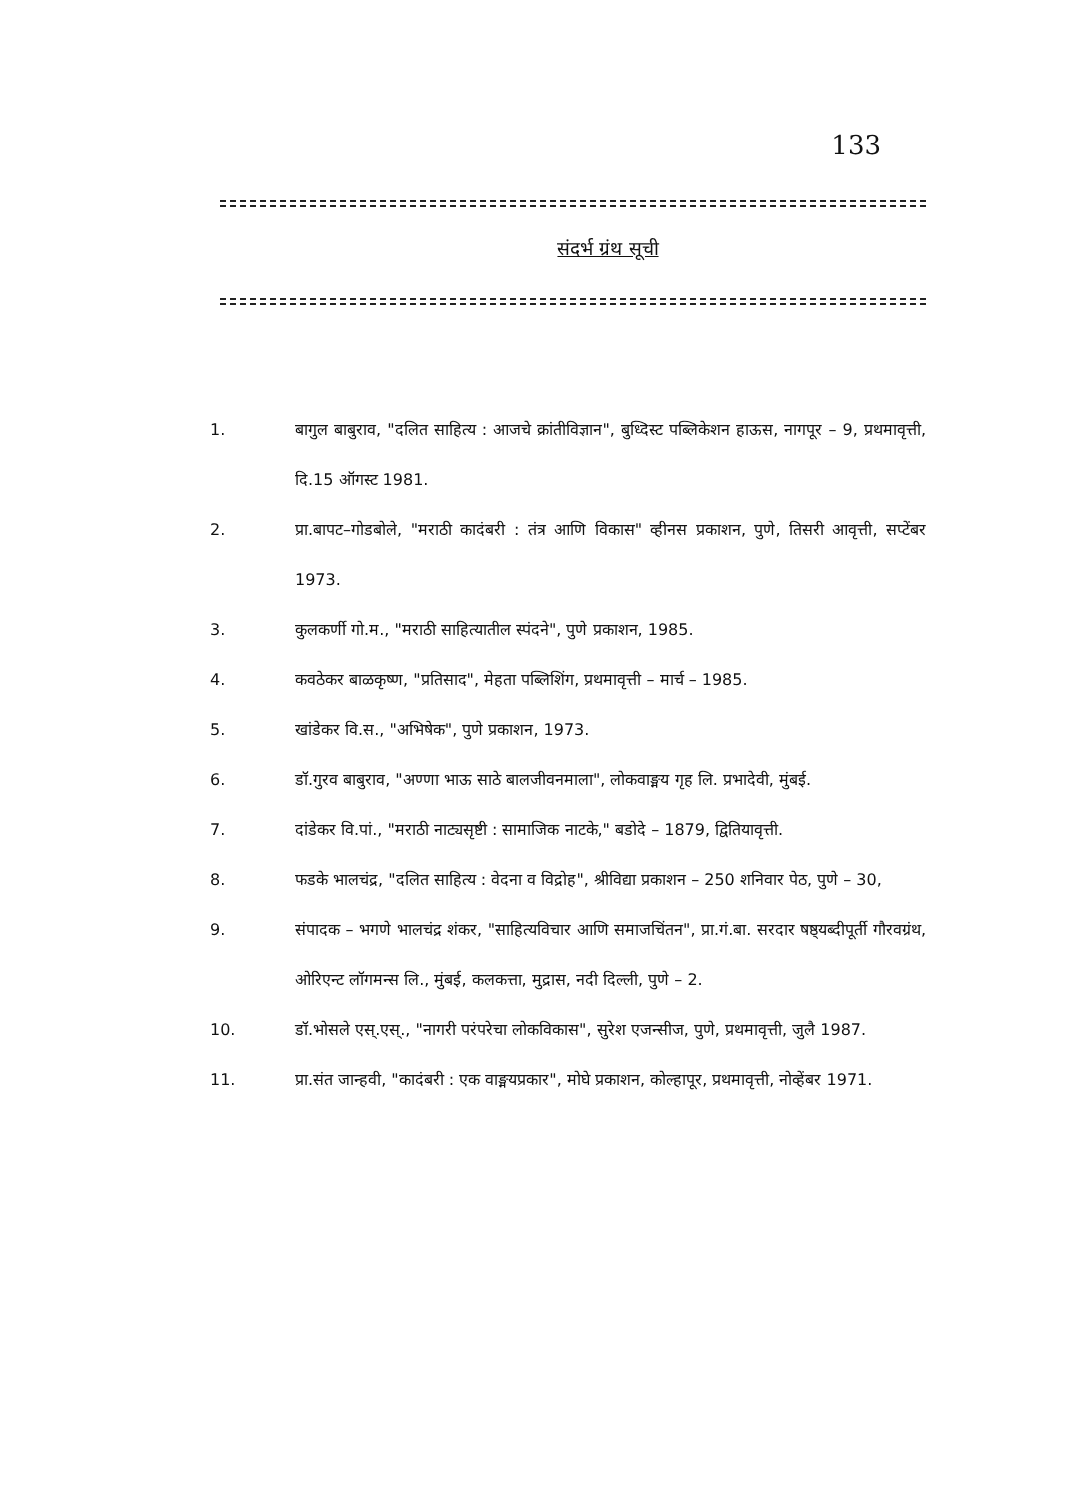133
संदर्भ ग्रंथ सूची
1. बागुल बाबुराव, "दलित साहित्य : आजचे क्रांतीविज्ञान", बुध्दिस्ट पब्लिकेशन हाऊस, नागपूर – 9, प्रथमावृत्ती, दि.15 ऑगस्ट 1981.
2. प्रा.बापट–गोडबोले, "मराठी कादंबरी : तंत्र आणि विकास" व्हीनस प्रकाशन, पुणे, तिसरी आवृत्ती, सप्टेंबर 1973.
3. कुलकर्णी गो.म., "मराठी साहित्यातील स्पंदने", पुणे प्रकाशन, 1985.
4. कवठेकर बाळकृष्ण, "प्रतिसाद", मेहता पब्लिशिंग, प्रथमावृत्ती – मार्च – 1985.
5. खांडेकर वि.स., "अभिषेक", पुणे प्रकाशन, 1973.
6. डॉ.गुरव बाबुराव, "अण्णा भाऊ साठे बालजीवनमाला", लोकवाङ्मय गृह लि. प्रभादेवी, मुंबई.
7. दांडेकर वि.पां., "मराठी नाट्यसृष्टी : सामाजिक नाटके," बडोदे – 1879, द्वितियावृत्ती.
8. फडके भालचंद्र, "दलित साहित्य : वेदना व विद्रोह", श्रीविद्या प्रकाशन – 250 शनिवार पेठ, पुणे – 30,
9. संपादक – भगणे भालचंद्र शंकर, "साहित्यविचार आणि समाजचिंतन", प्रा.गं.बा. सरदार षष्ठ्यब्दीपूर्ती गौरवग्रंथ, ओरिएन्ट लॉगमन्स लि., मुंबई, कलकत्ता, मुद्रास, नदी दिल्ली, पुणे – 2.
10. डॉ.भोसले एस्.एस्., "नागरी परंपरेचा लोकविकास", सुरेश एजन्सीज, पुणे, प्रथमावृत्ती, जुलै 1987.
11. प्रा.संत जान्हवी, "कादंबरी : एक वाङ्मयप्रकार", मोघे प्रकाशन, कोल्हापूर, प्रथमावृत्ती, नोव्हेंबर 1971.